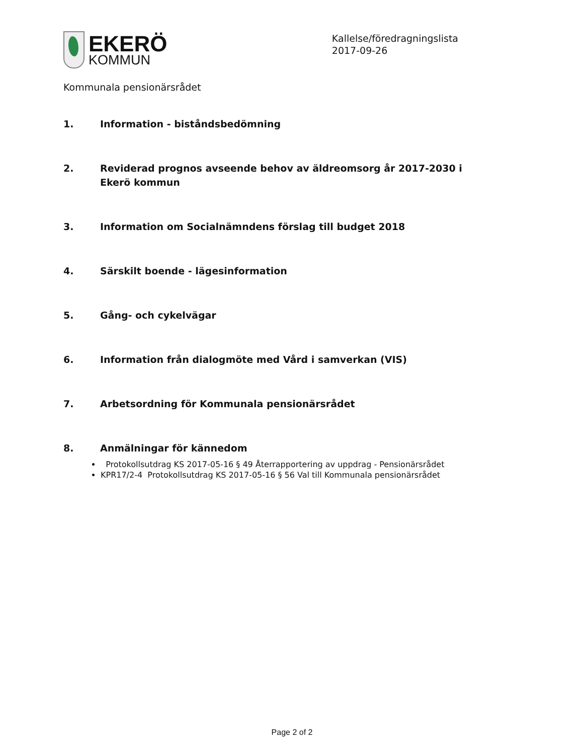EKERÖ
KOMMUN
Kallelse/föredragningslista
2017-09-26
Kommunala pensionärsrådet
1. Information - biståndsbedömning
2. Reviderad prognos avseende behov av äldreomsorg år 2017-2030 i Ekerö kommun
3. Information om Socialnämndens förslag till budget 2018
4. Särskilt boende - lägesinformation
5. Gång- och cykelvägar
6. Information från dialogmöte med Vård i samverkan (VIS)
7. Arbetsordning för Kommunala pensionärsrådet
8. Anmälningar för kännedom
Protokollsutdrag KS 2017-05-16 § 49 Återrapportering av uppdrag - Pensionärsrådet
KPR17/2-4 Protokollsutdrag KS 2017-05-16 § 56 Val till Kommunala pensionärsrådet
Page 2 of 2